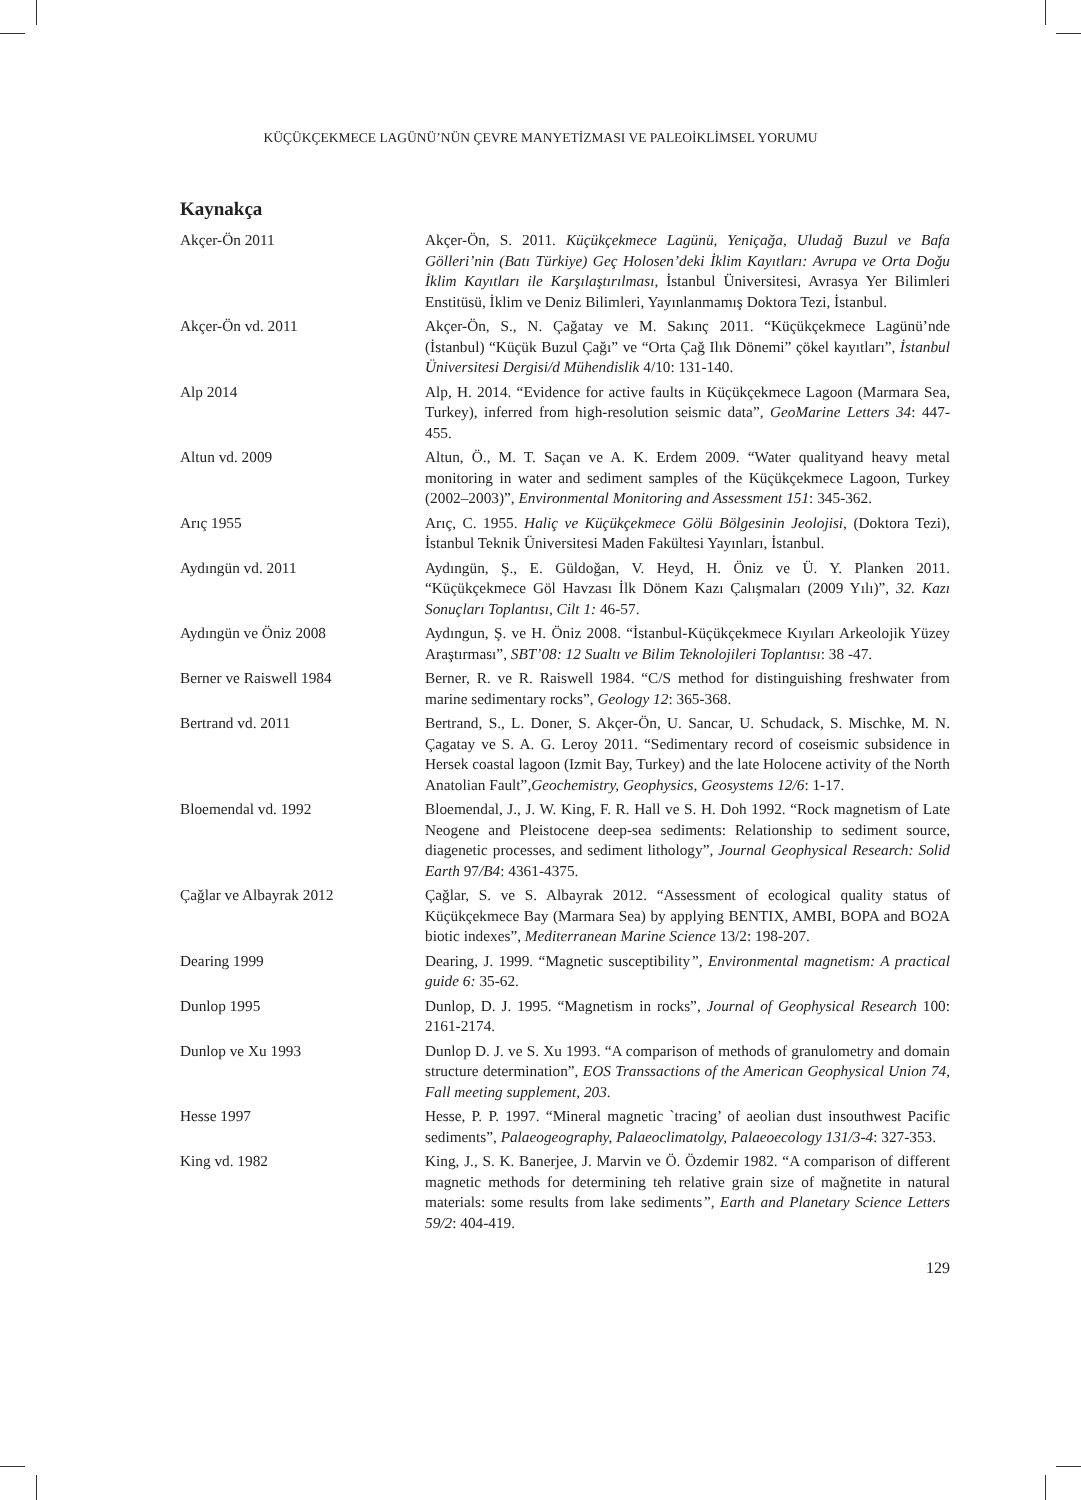KÜÇÜKÇEKMECE LAGÜNÜ’NÜN ÇEVRE MANYETİZMASI VE PALEOİKLİMSEL YORUMU
Kaynakça
Akçer-Ön 2011 Akçer-Ön, S. 2011. Küçükçekmece Lagünü, Yeniçağa, Uludağ Buzul ve Bafa Gölleri’nin (Batı Türkiye) Geç Holosen’deki İklim Kayıtları: Avrupa ve Orta Doğu İklim Kayıtları ile Karşılaştırılması, İstanbul Üniversitesi, Avrasya Yer Bilimleri Enstitüsü, İklim ve Deniz Bilimleri, Yayınlanmamış Doktora Tezi, İstanbul.
Akçer-Ön vd. 2011 Akçer-Ön, S., N. Çağatay ve M. Sakınç 2011. “Küçükçekmece Lagünü’nde (İstanbul) “Küçük Buzul Çağı” ve “Orta Çağ Ilık Dönemi” çökel kayıtları”, İstanbul Üniversitesi Dergisi/d Mühendislik 4/10: 131-140.
Alp 2014 Alp, H. 2014. “Evidence for active faults in Küçükçekmece Lagoon (Marmara Sea, Turkey), inferred from high-resolution seismic data”, GeoMarine Letters 34: 447-455.
Altun vd. 2009 Altun, Ö., M. T. Saçan ve A. K. Erdem 2009. “Water qualityand heavy metal monitoring in water and sediment samples of the Küçükçekmece Lagoon, Turkey (2002–2003)”, Environmental Monitoring and Assessment 151: 345-362.
Arıç 1955 Arıç, C. 1955. Haliç ve Küçükçekmece Gölü Bölgesinin Jeolojisi, (Doktora Tezi), İstanbul Teknik Üniversitesi Maden Fakültesi Yayınları, İstanbul.
Aydıngün vd. 2011 Aydıngün, Ş., E. Güldoğan, V. Heyd, H. Öniz ve Ü. Y. Planken 2011. “Küçükçekmece Göl Havzası İlk Dönem Kazı Çalışmaları (2009 Yılı)”, 32. Kazı Sonuçları Toplantısı, Cilt 1: 46-57.
Aydıngün ve Öniz 2008 Aydıngun, Ş. ve H. Öniz 2008. “İstanbul-Küçükçekmece Kıyıları Arkeolojik Yüzey Araştırması”, SBT’08: 12 Sualtı ve Bilim Teknolojileri Toplantısı: 38 -47.
Berner ve Raiswell 1984 Berner, R. ve R. Raiswell 1984. “C/S method for distinguishing freshwater from marine sedimentary rocks”, Geology 12: 365-368.
Bertrand vd. 2011 Bertrand, S., L. Doner, S. Akçer-Ön, U. Sancar, U. Schudack, S. Mischke, M. N. Çagatay ve S. A. G. Leroy 2011. “Sedimentary record of coseismic subsidence in Hersek coastal lagoon (Izmit Bay, Turkey) and the late Holocene activity of the North Anatolian Fault”,Geochemistry, Geophysics, Geosystems 12/6: 1-17.
Bloemendal vd. 1992 Bloemendal, J., J. W. King, F. R. Hall ve S. H. Doh 1992. “Rock magnetism of Late Neogene and Pleistocene deep-sea sediments: Relationship to sediment source, diagenetic processes, and sediment lithology”, Journal Geophysical Research: Solid Earth 97/B4: 4361-4375.
Çağlar ve Albayrak 2012 Çağlar, S. ve S. Albayrak 2012. “Assessment of ecological quality status of Küçükçekmece Bay (Marmara Sea) by applying BENTIX, AMBI, BOPA and BO2A biotic indexes”, Mediterranean Marine Science 13/2: 198-207.
Dearing 1999 Dearing, J. 1999. “Magnetic susceptibility”, Environmental magnetism: A practical guide 6: 35-62.
Dunlop 1995 Dunlop, D. J. 1995. “Magnetism in rocks”, Journal of Geophysical Research 100: 2161-2174.
Dunlop ve Xu 1993 Dunlop D. J. ve S. Xu 1993. “A comparison of methods of granulometry and domain structure determination”, EOS Transsactions of the American Geophysical Union 74, Fall meeting supplement, 203.
Hesse 1997 Hesse, P. P. 1997. “Mineral magnetic `tracing’ of aeolian dust insouthwest Pacific sediments”, Palaeogeography, Palaeoclimatolgy, Palaeoecology 131/3-4: 327-353.
King vd. 1982 King, J., S. K. Banerjee, J. Marvin ve Ö. Özdemir 1982. “A comparison of different magnetic methods for determining teh relative grain size of mağnetite in natural materials: some results from lake sediments”, Earth and Planetary Science Letters 59/2: 404-419.
129